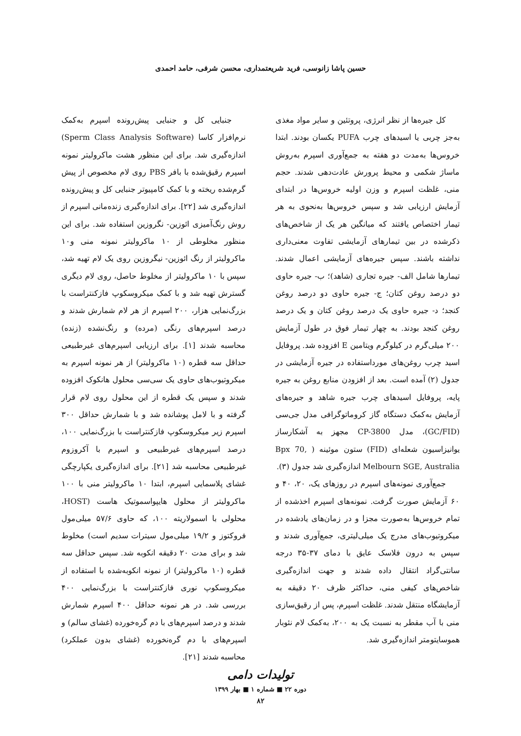حسین پاشا زانوسی، فرید شریعتمداری، محسن شرفی، حامد احمدی
کل جیره‌ها از نظر انرژی، پروتئین و سایر مواد مغذی به‌جز چربی یا اسیدهای چرب PUFA یکسان بودند. ابتدا خروس‌ها به‌مدت دو هفته به جمع‌آوری اسپرم به‌روش ماساژ شکمی و محیط پرورش عادت‌دهی شدند. حجم منی، غلظت اسپرم و وزن اولیه خروس‌ها در ابتدای آزمایش ارزیابی شد و سپس خروس‌ها به‌نحوی به هر تیمار اختصاص یافتند که میانگین هر یک از شاخص‌های ذکرشده در بین تیمارهای آزمایشی تفاوت معنی‌داری نداشته باشند. سپس جیره‌های آزمایشی اعمال شدند. تیمارها شامل الف- جیره تجاری (شاهد)؛ ب- جیره حاوی دو درصد روغن کتان؛ ج- جیره حاوی دو درصد روغن کنجد؛ د- جیره حاوی یک درصد روغن کتان و یک درصد روغن کنجد بودند. به چهار تیمار فوق در طول آزمایش ۲۰۰ میلی‌گرم در کیلوگرم ویتامین E افزوده شد. پروفایل اسید چرب روغن‌های مورداستفاده در جیره آزمایشی در جدول (۲) آمده است. بعد از افزودن منابع روغن به جیره پایه، پروفایل اسیدهای چرب جیره شاهد و جیره‌های آزمایش به‌کمک دستگاه گاز کروماتوگرافی مدل جی‌سی (GC/FID)، مدل CP-3800 مجهز به آشکارساز یوانیزاسیون شعله‌ای (FID) ستون موئینه ( Bpx 70, Melbourn SGE, Australia اندازه‌گیری شد جدول (۳).
جمع‌آوری نمونه‌های اسپرم در روزهای یک، ۲۰، ۴۰ و ۶۰ آزمایش صورت گرفت. نمونه‌های اسپرم اخذشده از تمام خروس‌ها به‌صورت مجزا و در زمان‌های یادشده در میکروتیوب‌های مدرج یک میلی‌لیتری، جمع‌آوری شدند و سپس به درون فلاسک عایق با دمای ۳۷-۳۵ درجه سانتی‌گراد انتقال داده شدند و جهت اندازه‌گیری شاخص‌های کیفی منی، حداکثر ظرف ۲۰ دقیقه به آزمایشگاه منتقل شدند. غلظت اسپرم، پس از رقیق‌سازی منی با آب مقطر به نسبت یک به ۲۰۰، به‌کمک لام نئوبار هموسایتومتر اندازه‌گیری شد.
جنبایی کل و جنبایی پیش‌رونده اسپرم به‌کمک نرم‌افزار کاسا (Sperm Class Analysis Software) اندازه‌گیری شد. برای این منظور هشت ماکرولیتر نمونه اسپرم رقیق‌شده با بافر PBS روی لام مخصوص از پیش گرم‌شده ریخته و با کمک کامپیوتر جنبایی کل و پیش‌رونده اندازه‌گیری شد [۲۲]. برای اندازه‌گیری زنده‌مانی اسپرم از روش رنگ‌آمیزی ائوزین- نگروزین استفاده شد. برای این منظور مخلوطی از ۱۰ ماکرولیتر نمونه منی و۱۰ ماکرولیتر از رنگ ائوزین- نیگروزین روی یک لام تهیه شد، سپس با ۱۰ ماکرولیتر از مخلوط حاصل، روی لام دیگری گسترش تهیه شد و با کمک میکروسکوپ فازکنتراست با بزرگ‌نمایی هزار، ۲۰۰ اسپرم از هر لام شمارش شدند و درصد اسپرم‌های رنگی (مرده) و رنگ‌نشده (زنده) محاسبه شدند [۱]. برای ارزیابی اسپرم‌های غیرطبیعی حداقل سه قطره (۱۰ ماکرولیتر) از هر نمونه اسپرم به میکروتیوب‌های حاوی یک سی‌سی محلول هانکوک افزوده شدند و سپس یک قطره از این محلول روی لام قرار گرفته و با لامل پوشانده شد و با شمارش حداقل ۳۰۰ اسپرم زیر میکروسکوپ فازکنتراست با بزرگ‌نمایی ۱۰۰، درصد اسپرم‌های غیرطبیعی و اسپرم با آکروزوم غیرطبیعی محاسبه شد [۲۱]. برای اندازه‌گیری یکپارچگی غشای پلاسمایی اسپرم، ابتدا ۱۰ ماکرولیتر منی با ۱۰۰ ماکرولیتر از محلول هایپواسموتیک هاست (HOST، محلولی با اسمولاریته ۱۰۰، که حاوی ۵۷/۶ میلی‌مول فروکتوز و ۱۹/۲ میلی‌مول سیترات سدیم است) مخلوط شد و برای مدت ۲۰ دقیقه انکوبه شد. سپس حداقل سه قطره (۱۰ ماکرولیتر) از نمونه انکوبه‌شده با استفاده از میکروسکوپ نوری فازکنتراست با بزرگ‌نمایی ۴۰۰ بررسی شد. در هر نمونه حداقل ۴۰۰ اسپرم شمارش شدند و درصد اسپرم‌های با دم گره‌خورده (غشای سالم) و اسپرم‌های با دم گره‌نخورده (غشای بدون عملکرد) محاسبه شدند [۲۱].
تولیدات دامی
دوره ۲۲ ■ شماره ۱ ■ بهار ۱۳۹۹
۸۲